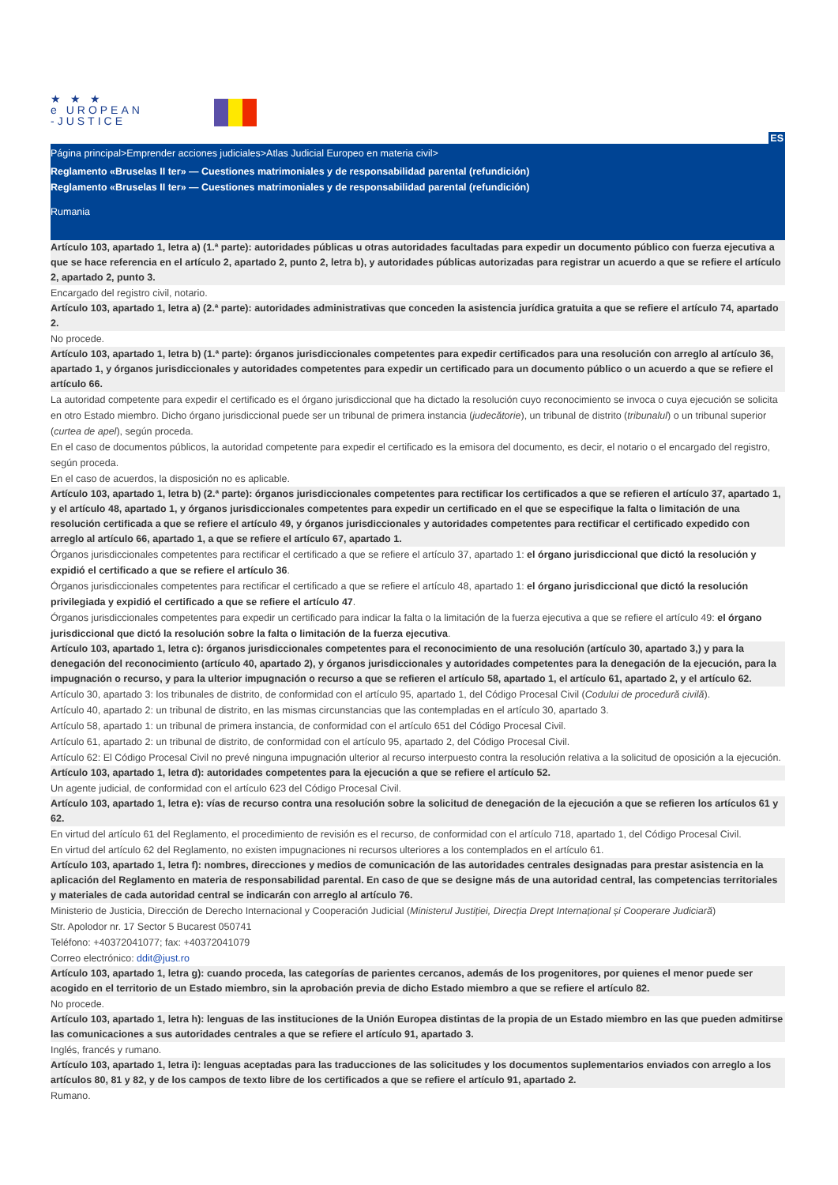★ ★ ★
e UROPEAN
-JUSTICE
ES
Página principal>Emprender acciones judiciales>Atlas Judicial Europeo en materia civil>
Reglamento «Bruselas II ter» — Cuestiones matrimoniales y de responsabilidad parental (refundición)
Reglamento «Bruselas II ter» — Cuestiones matrimoniales y de responsabilidad parental (refundición)
Rumania
Artículo 103, apartado 1, letra a) (1.ª parte): autoridades públicas u otras autoridades facultadas para expedir un documento público con fuerza ejecutiva a que se hace referencia en el artículo 2, apartado 2, punto 2, letra b), y autoridades públicas autorizadas para registrar un acuerdo a que se refiere el artículo 2, apartado 2, punto 3.
Encargado del registro civil, notario.
Artículo 103, apartado 1, letra a) (2.ª parte): autoridades administrativas que conceden la asistencia jurídica gratuita a que se refiere el artículo 74, apartado 2.
No procede.
Artículo 103, apartado 1, letra b) (1.ª parte): órganos jurisdiccionales competentes para expedir certificados para una resolución con arreglo al artículo 36, apartado 1, y órganos jurisdiccionales y autoridades competentes para expedir un certificado para un documento público o un acuerdo a que se refiere el artículo 66.
La autoridad competente para expedir el certificado es el órgano jurisdiccional que ha dictado la resolución cuyo reconocimiento se invoca o cuya ejecución se solicita en otro Estado miembro. Dicho órgano jurisdiccional puede ser un tribunal de primera instancia (judecătorie), un tribunal de distrito (tribunalul) o un tribunal superior (curtea de apel), según proceda.
En el caso de documentos públicos, la autoridad competente para expedir el certificado es la emisora del documento, es decir, el notario o el encargado del registro, según proceda.
En el caso de acuerdos, la disposición no es aplicable.
Artículo 103, apartado 1, letra b) (2.ª parte): órganos jurisdiccionales competentes para rectificar los certificados a que se refieren el artículo 37, apartado 1, y el artículo 48, apartado 1, y órganos jurisdiccionales competentes para expedir un certificado en el que se especifique la falta o limitación de una resolución certificada a que se refiere el artículo 49, y órganos jurisdiccionales y autoridades competentes para rectificar el certificado expedido con arreglo al artículo 66, apartado 1, a que se refiere el artículo 67, apartado 1.
Órganos jurisdiccionales competentes para rectificar el certificado a que se refiere el artículo 37, apartado 1: el órgano jurisdiccional que dictó la resolución y expidió el certificado a que se refiere el artículo 36.
Órganos jurisdiccionales competentes para rectificar el certificado a que se refiere el artículo 48, apartado 1: el órgano jurisdiccional que dictó la resolución privilegiada y expidió el certificado a que se refiere el artículo 47.
Órganos jurisdiccionales competentes para expedir un certificado para indicar la falta o la limitación de la fuerza ejecutiva a que se refiere el artículo 49: el órgano jurisdiccional que dictó la resolución sobre la falta o limitación de la fuerza ejecutiva.
Artículo 103, apartado 1, letra c): órganos jurisdiccionales competentes para el reconocimiento de una resolución (artículo 30, apartado 3,) y para la denegación del reconocimiento (artículo 40, apartado 2), y órganos jurisdiccionales y autoridades competentes para la denegación de la ejecución, para la impugnación o recurso, y para la ulterior impugnación o recurso a que se refieren el artículo 58, apartado 1, el artículo 61, apartado 2, y el artículo 62.
Artículo 30, apartado 3: los tribunales de distrito, de conformidad con el artículo 95, apartado 1, del Código Procesal Civil (Codului de procedură civilă).
Artículo 40, apartado 2: un tribunal de distrito, en las mismas circunstancias que las contempladas en el artículo 30, apartado 3.
Artículo 58, apartado 1: un tribunal de primera instancia, de conformidad con el artículo 651 del Código Procesal Civil.
Artículo 61, apartado 2: un tribunal de distrito, de conformidad con el artículo 95, apartado 2, del Código Procesal Civil.
Artículo 62: El Código Procesal Civil no prevé ninguna impugnación ulterior al recurso interpuesto contra la resolución relativa a la solicitud de oposición a la ejecución.
Artículo 103, apartado 1, letra d): autoridades competentes para la ejecución a que se refiere el artículo 52.
Un agente judicial, de conformidad con el artículo 623 del Código Procesal Civil.
Artículo 103, apartado 1, letra e): vías de recurso contra una resolución sobre la solicitud de denegación de la ejecución a que se refieren los artículos 61 y 62.
En virtud del artículo 61 del Reglamento, el procedimiento de revisión es el recurso, de conformidad con el artículo 718, apartado 1, del Código Procesal Civil.
En virtud del artículo 62 del Reglamento, no existen impugnaciones ni recursos ulteriores a los contemplados en el artículo 61.
Artículo 103, apartado 1, letra f): nombres, direcciones y medios de comunicación de las autoridades centrales designadas para prestar asistencia en la aplicación del Reglamento en materia de responsabilidad parental. En caso de que se designe más de una autoridad central, las competencias territoriales y materiales de cada autoridad central se indicarán con arreglo al artículo 76.
Ministerio de Justicia, Dirección de Derecho Internacional y Cooperación Judicial (Ministerul Justiției, Direcția Drept Internațional și Cooperare Judiciară)
Str. Apolodor nr. 17 Sector 5 Bucarest 050741
Teléfono: +40372041077; fax: +40372041079
Correo electrónico: ddit@just.ro
Artículo 103, apartado 1, letra g): cuando proceda, las categorías de parientes cercanos, además de los progenitores, por quienes el menor puede ser acogido en el territorio de un Estado miembro, sin la aprobación previa de dicho Estado miembro a que se refiere el artículo 82.
No procede.
Artículo 103, apartado 1, letra h): lenguas de las instituciones de la Unión Europea distintas de la propia de un Estado miembro en las que pueden admitirse las comunicaciones a sus autoridades centrales a que se refiere el artículo 91, apartado 3.
Inglés, francés y rumano.
Artículo 103, apartado 1, letra i): lenguas aceptadas para las traducciones de las solicitudes y los documentos suplementarios enviados con arreglo a los artículos 80, 81 y 82, y de los campos de texto libre de los certificados a que se refiere el artículo 91, apartado 2.
Rumano.